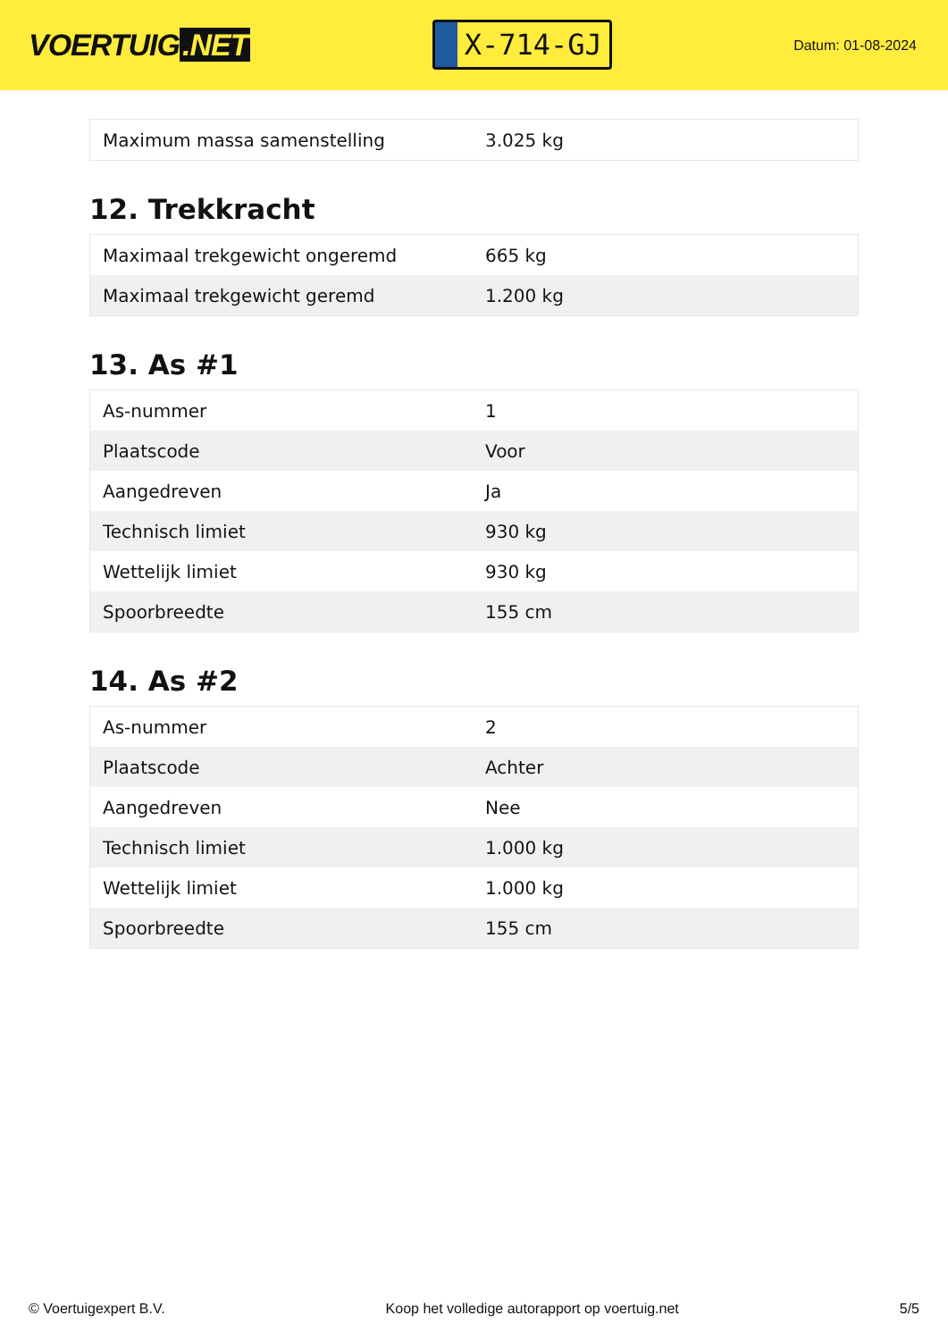VOERTUIG.NET
X-714-GJ
Datum: 01-08-2024
| Maximum massa samenstelling | 3.025 kg |
12. Trekkracht
| Maximaal trekgewicht ongeremd | 665 kg |
| Maximaal trekgewicht geremd | 1.200 kg |
13. As #1
| As-nummer | 1 |
| Plaatscode | Voor |
| Aangedreven | Ja |
| Technisch limiet | 930 kg |
| Wettelijk limiet | 930 kg |
| Spoorbreedte | 155 cm |
14. As #2
| As-nummer | 2 |
| Plaatscode | Achter |
| Aangedreven | Nee |
| Technisch limiet | 1.000 kg |
| Wettelijk limiet | 1.000 kg |
| Spoorbreedte | 155 cm |
© Voertuigexpert B.V. Koop het volledige autorapport op voertuig.net 5/5